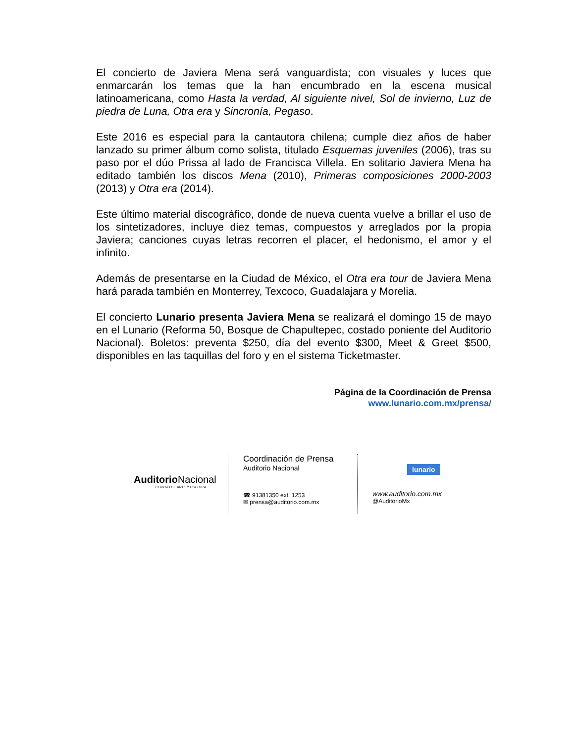El concierto de Javiera Mena será vanguardista; con visuales y luces que enmarcarán los temas que la han encumbrado en la escena musical latinoamericana, como Hasta la verdad, Al siguiente nivel, Sol de invierno, Luz de piedra de Luna, Otra era y Sincronía, Pegaso.
Este 2016 es especial para la cantautora chilena; cumple diez años de haber lanzado su primer álbum como solista, titulado Esquemas juveniles (2006), tras su paso por el dúo Prissa al lado de Francisca Villela. En solitario Javiera Mena ha editado también los discos Mena (2010), Primeras composiciones 2000-2003 (2013) y Otra era (2014).
Este último material discográfico, donde de nueva cuenta vuelve a brillar el uso de los sintetizadores, incluye diez temas, compuestos y arreglados por la propia Javiera; canciones cuyas letras recorren el placer, el hedonismo, el amor y el infinito.
Además de presentarse en la Ciudad de México, el Otra era tour de Javiera Mena hará parada también en Monterrey, Texcoco, Guadalajara y Morelia.
El concierto Lunario presenta Javiera Mena se realizará el domingo 15 de mayo en el Lunario (Reforma 50, Bosque de Chapultepec, costado poniente del Auditorio Nacional). Boletos: preventa $250, día del evento $300, Meet & Greet $500, disponibles en las taquillas del foro y en el sistema Ticketmaster.
Página de la Coordinación de Prensa
www.lunario.com.mx/prensa/
Auditorio Nacional
CENTRO DE ARTE Y CULTURA
Coordinación de Prensa
Auditorio Nacional
☎ 91381350 ext. 1253
✉ prensa@auditorio.com.mx
lunario
www.auditorio.com.mx
@AuditorioMx